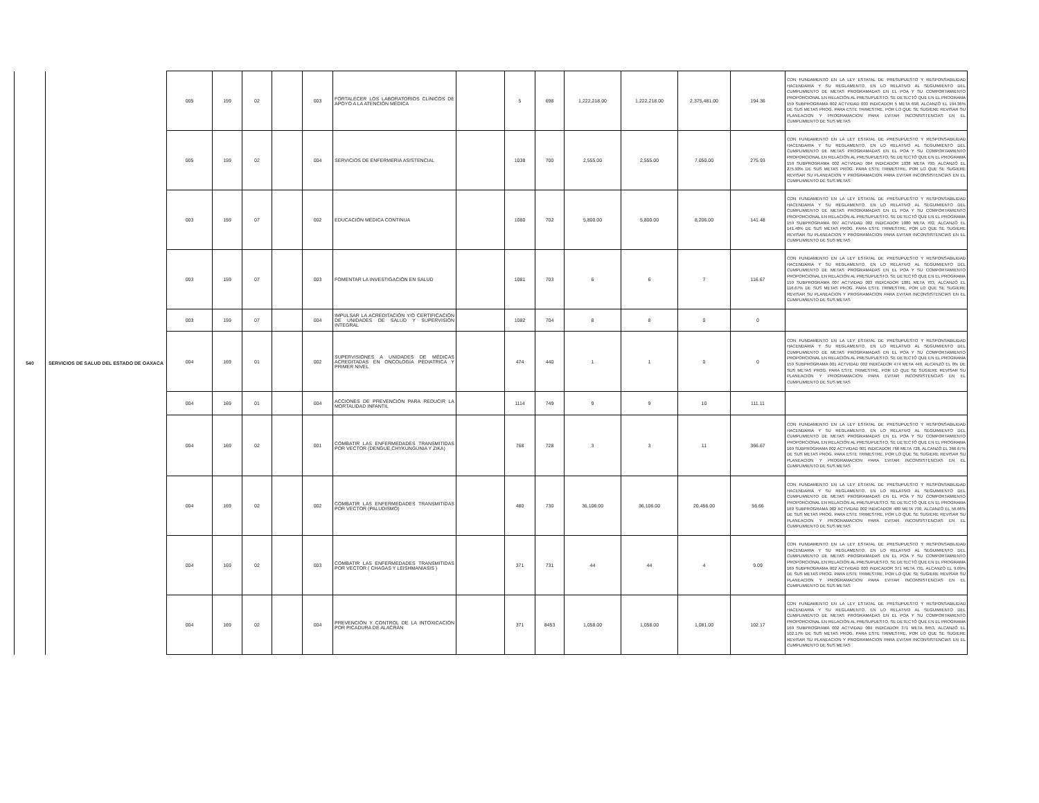| 540 | SERVICIOS DE SALUD DEL ESTADO DE OAXACA | 005 | 159 | 02 | | 003 | FORTALECER LOS LABORATORIOS CLÍNICOS DE APOYO A LA ATENCIÓN MÉDICA | | 5 | 698 | 1,222,218.00 | 1,222,218.00 | 2,375,481.00 | 194.36 | CON FUNDAMENTO EN LA LEY ESTATAL DE PRESUPUESTO Y RESPONSABILIDAD HACENDARIA Y SU REGLAMENTO, EN LO RELATIVO AL SEGUIMIENTO DEL CUMPLIMIENTO DE METAS PROGRAMADAS EN EL POA Y SU COMPORTAMIENTO PROPORCIONAL EN RELACIÓN AL PRESUPUESTO, SE DETECTÓ QUE EN EL PROGRAMA 159 SUBPROGRAMA 002 ACTVIDAD 003 INDICADOR 5 META 698, ALCANZÓ EL 194.36% DE SUS METAS PROG. PARA ESTE TRIMESTRE, POR LO QUE SE SUGIERE REVISAR SU PLANEACION Y PROGRAMACION PARA EVITAR INCONSISTENCIAS EN EL CUMPLIMIENTO DE SUS METAS |
| | | 005 | 159 | 02 | | 004 | SERVICIOS DE ENFERMERIA ASISTENCIAL | | 1038 | 700 | 2,555.00 | 2,555.00 | 7,050.00 | 275.93 | CON FUNDAMENTO EN LA LEY ESTATAL DE PRESUPUESTO Y RESPONSABILIDAD HACENDARIA Y SU REGLAMENTO, EN LO RELATIVO AL SEGUIMIENTO DEL CUMPLIMIENTO DE METAS PROGRAMADAS EN EL POA Y SU COMPORTAMIENTO PROPORCIONAL EN RELACIÓN AL PRESUPUESTO, SE DETECTÓ QUE EN EL PROGRAMA 159 SUBPROGRAMA 002 ACTVIDAD 004 INDICADOR 1038 META 700, ALCANZÓ EL 275.93% DE SUS METAS PROG. PARA ESTE TRIMESTRE, POR LO QUE SE SUGIERE REVISAR SU PLANEACION Y PROGRAMACION PARA EVITAR INCONSISTENCIAS EN EL CUMPLIMIENTO DE SUS METAS |
| | | 003 | 159 | 07 | | 002 | EDUCACIÓN MÉDICA CONTINUA | | 1080 | 702 | 5,800.00 | 5,800.00 | 8,206.00 | 141.48 | CON FUNDAMENTO EN LA LEY ESTATAL DE PRESUPUESTO Y RESPONSABILIDAD HACENDARIA Y SU REGLAMENTO, EN LO RELATIVO AL SEGUIMIENTO DEL CUMPLIMIENTO DE METAS PROGRAMADAS EN EL POA Y SU COMPORTAMIENTO PROPORCIONAL EN RELACIÓN AL PRESUPUESTO, SE DETECTÓ QUE EN EL PROGRAMA 159 SUBPROGRAMA 007 ACTVIDAD 002 INDICADOR 1080 META 702, ALCANZÓ EL 141.48% DE SUS METAS PROG. PARA ESTE TRIMESTRE, POR LO QUE SE SUGIERE REVISAR SU PLANEACION Y PROGRAMACION PARA EVITAR INCONSISTENCIAS EN EL CUMPLIMIENTO DE SUS METAS |
| | | 003 | 159 | 07 | | 003 | FOMENTAR LA INVESTIGACIÓN EN SALUD | | 1081 | 703 | 6 | 6 | 7 | 116.67 | CON FUNDAMENTO EN LA LEY ESTATAL DE PRESUPUESTO Y RESPONSABILIDAD HACENDARIA Y SU REGLAMENTO, EN LO RELATIVO AL SEGUIMIENTO DEL CUMPLIMIENTO DE METAS PROGRAMADAS EN EL POA Y SU COMPORTAMIENTO PROPORCIONAL EN RELACIÓN AL PRESUPUESTO, SE DETECTÓ QUE EN EL PROGRAMA 159 SUBPROGRAMA 007 ACTVIDAD 003 INDICADOR 1081 META 703, ALCANZÓ EL 116.67% DE SUS METAS PROG. PARA ESTE TRIMESTRE, POR LO QUE SE SUGIERE REVISAR SU PLANEACION Y PROGRAMACION PARA EVITAR INCONSISTENCIAS EN EL CUMPLIMIENTO DE SUS METAS |
| | | 003 | 159 | 07 | | 004 | IMPULSAR LA ACREDITACIÓN Y/O CERTIFICACIÓN DE UNIDADES DE SALUD Y SUPERVISIÓN INTEGRAL | | 1082 | 704 | 8 | 8 | 0 | 0 | |
| | | 004 | 169 | 01 | | 002 | SUPERVISIONES A UNIDADES DE MÉDICAS ACREDITADAS EN ONCOLOGÍA PEDIATRICA Y PRIMER NIVEL | | 474 | 440 | 1 | 1 | 0 | 0 | CON FUNDAMENTO EN LA LEY ESTATAL DE PRESUPUESTO Y RESPONSABILIDAD HACENDARIA Y SU REGLAMENTO, EN LO RELATIVO AL SEGUIMIENTO DEL CUMPLIMIENTO DE METAS PROGRAMADAS EN EL POA Y SU COMPORTAMIENTO PROPORCIONAL EN RELACIÓN AL PRESUPUESTO, SE DETECTÓ QUE EN EL PROGRAMA 159 SUBPROGRAMA 001 ACTVIDAD 002 INDICADOR 474 META 440, ALCANZÓ EL 0% DE SUS METAS PROG. PARA ESTE TRIMESTRE, POR LO QUE SE SUGIERE REVISAR SU PLANEACION Y PROGRAMACION PARA EVITAR INCONSISTENCIAS EN EL CUMPLIMIENTO DE SUS METAS |
| | | 004 | 169 | 01 | | 004 | ACCIONES DE PREVENCIÓN PARA REDUCIR LA MORTALIDAD INFANTIL | | 1114 | 749 | 9 | 9 | 10 | 111.11 | |
| | | 004 | 169 | 02 | | 001 | COMBATIR LAS ENFERMEDADES TRANSMITIDAS POR VECTOR (DENGUE,CHYKUNGUNIA Y ZIKA) | | 768 | 728 | 3 | 3 | 11 | 366.67 | CON FUNDAMENTO EN LA LEY ESTATAL DE PRESUPUESTO Y RESPONSABILIDAD HACENDARIA Y SU REGLAMENTO, EN LO RELATIVO AL SEGUIMIENTO DEL CUMPLIMIENTO DE METAS PROGRAMADAS EN EL POA Y SU COMPORTAMIENTO PROPORCIONAL EN RELACIÓN AL PRESUPUESTO, SE DETECTÓ QUE EN EL PROGRAMA 169 SUBPROGRAMA 002 ACTVIDAD 001 INDICADOR 768 META 728, ALCANZÓ EL 366.67% DE SUS METAS PROG. PARA ESTE TRIMESTRE, POR LO QUE SE SUGIERE REVISAR SU PLANEACION Y PROGRAMACION PARA EVITAR INCONSISTENCIAS EN EL CUMPLIMIENTO DE SUS METAS |
| | | 004 | 169 | 02 | | 002 | COMBATIR LAS ENFERMEDADES TRANSMITIDAS POR VECTOR (PALUDISMO) | | 480 | 730 | 36,106.00 | 36,106.00 | 20,456.00 | 56.66 | CON FUNDAMENTO EN LA LEY ESTATAL DE PRESUPUESTO Y RESPONSABILIDAD HACENDARIA Y SU REGLAMENTO, EN LO RELATIVO AL SEGUIMIENTO DEL CUMPLIMIENTO DE METAS PROGRAMADAS EN EL POA Y SU COMPORTAMIENTO PROPORCIONAL EN RELACIÓN AL PRESUPUESTO, SE DETECTÓ QUE EN EL PROGRAMA 169 SUBPROGRAMA 002 ACTVIDAD 002 INDICADOR 480 META 730, ALCANZÓ EL 56.66% DE SUS METAS PROG. PARA ESTE TRIMESTRE, POR LO QUE SE SUGIERE REVISAR SU PLANEACION Y PROGRAMACION PARA EVITAR INCONSISTENCIAS EN EL CUMPLIMIENTO DE SUS METAS |
| | | 004 | 169 | 02 | | 003 | COMBATIR LAS ENFERMEDADES TRANSMITIDAS POR VECTOR ( CHAGAS Y LEISHMANIASIS ) | | 371 | 731 | 44 | 44 | 4 | 9.09 | CON FUNDAMENTO EN LA LEY ESTATAL DE PRESUPUESTO Y RESPONSABILIDAD HACENDARIA Y SU REGLAMENTO, EN LO RELATIVO AL SEGUIMIENTO DEL CUMPLIMIENTO DE METAS PROGRAMADAS EN EL POA Y SU COMPORTAMIENTO PROPORCIONAL EN RELACIÓN AL PRESUPUESTO, SE DETECTÓ QUE EN EL PROGRAMA 169 SUBPROGRAMA 002 ACTVIDAD 003 INDICADOR 371 META 731, ALCANZÓ EL 9.09% DE SUS METAS PROG. PARA ESTE TRIMESTRE, POR LO QUE SE SUGIERE REVISAR SU PLANEACION Y PROGRAMACION PARA EVITAR INCONSISTENCIAS EN EL CUMPLIMIENTO DE SUS METAS |
| | | 004 | 169 | 02 | | 004 | PREVENCIÓN Y CONTROL DE LA INTOXICACIÓN POR PICADURA DE ALACRÁN | | 371 | 8453 | 1,058.00 | 1,058.00 | 1,081.00 | 102.17 | CON FUNDAMENTO EN LA LEY ESTATAL DE PRESUPUESTO Y RESPONSABILIDAD HACENDARIA Y SU REGLAMENTO, EN LO RELATIVO AL SEGUIMIENTO DEL CUMPLIMIENTO DE METAS PROGRAMADAS EN EL POA Y SU COMPORTAMIENTO PROPORCIONAL EN RELACIÓN AL PRESUPUESTO, SE DETECTÓ QUE EN EL PROGRAMA 169 SUBPROGRAMA 002 ACTVIDAD 004 INDICADOR 371 META 8453, ALCANZÓ EL 102.17% DE SUS METAS PROG. PARA ESTE TRIMESTRE, POR LO QUE SE SUGIERE REVISAR SU PLANEACION Y PROGRAMACION PARA EVITAR INCONSISTENCIAS EN EL CUMPLIMIENTO DE SUS METAS |